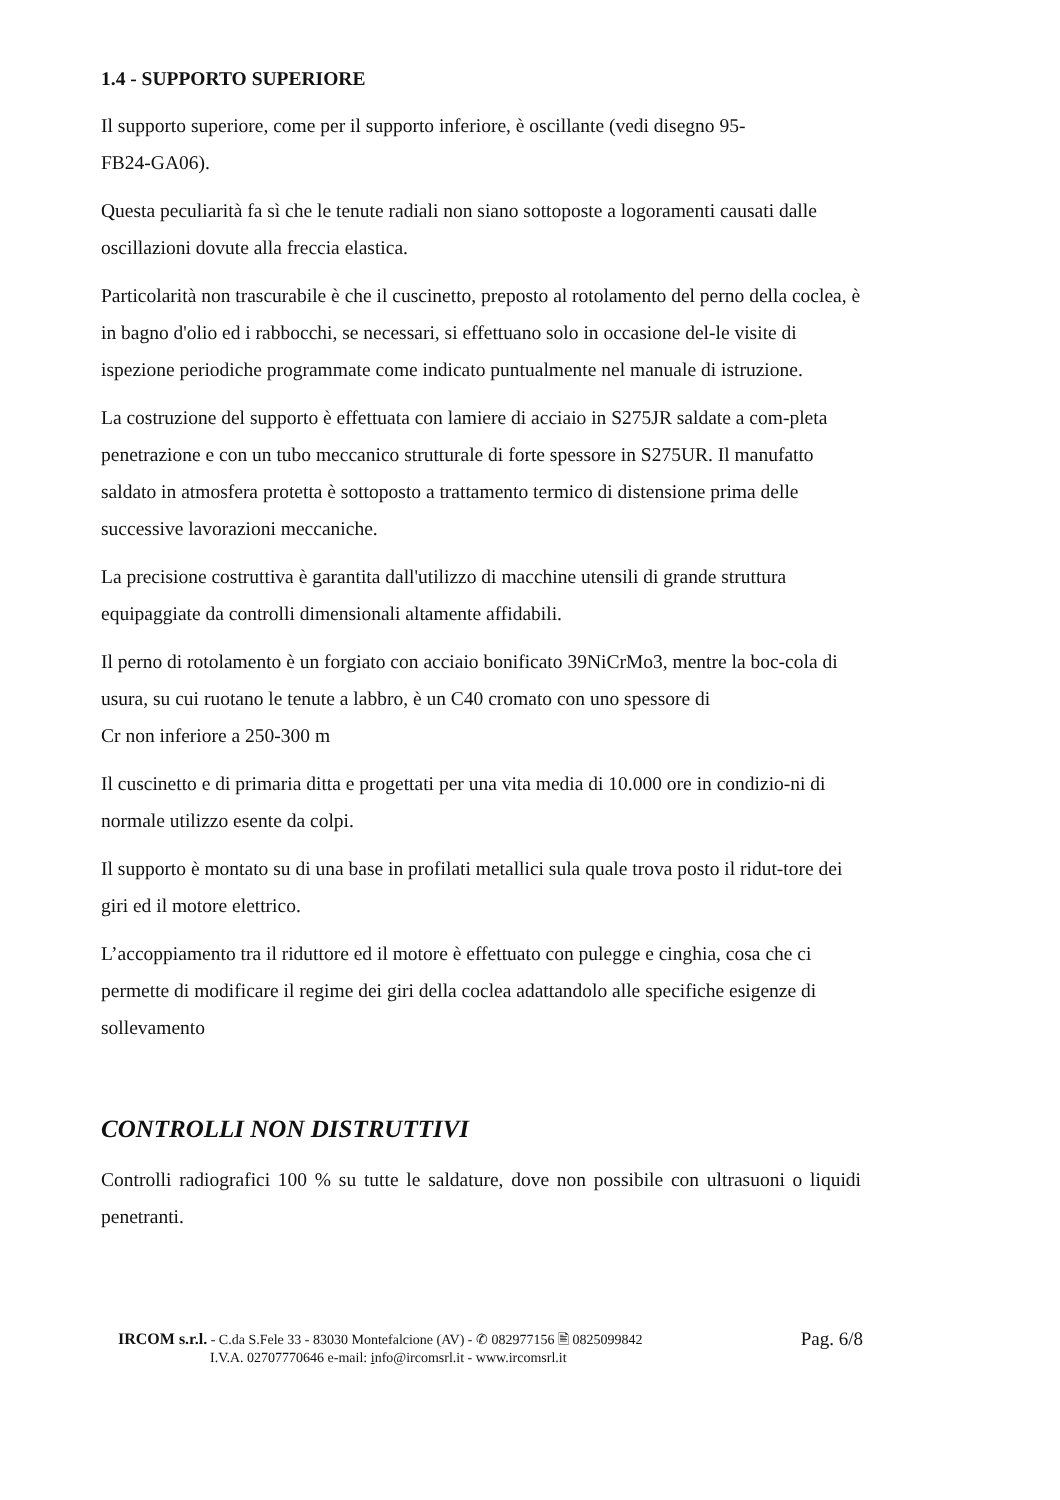1.4 - SUPPORTO SUPERIORE
Il supporto superiore, come per il supporto inferiore, è oscillante (vedi disegno 95-
FB24-GA06).
Questa peculiarità fa sì che le tenute radiali non siano sottoposte a logoramenti causati dalle oscillazioni dovute alla freccia elastica.
Particolarità non trascurabile è che il cuscinetto, preposto al rotolamento del perno della coclea, è in bagno d'olio ed i rabbocchi, se necessari, si effettuano solo in occasione del-le visite di ispezione periodiche programmate come indicato puntualmente nel manuale di istruzione.
La costruzione del supporto è effettuata con lamiere di acciaio in S275JR saldate a com-pleta penetrazione e con un tubo meccanico strutturale di forte spessore in S275UR. Il manufatto saldato in atmosfera protetta è sottoposto a trattamento termico di distensione prima delle successive lavorazioni meccaniche.
La precisione costruttiva è garantita dall'utilizzo di macchine utensili di grande struttura equipaggiate da controlli dimensionali altamente affidabili.
Il perno di rotolamento è un forgiato con acciaio bonificato 39NiCrMo3, mentre la boc-cola di usura, su cui ruotano le tenute a labbro, è un C40 cromato con uno spessore di
Cr non inferiore a 250-300 m
Il cuscinetto e di primaria ditta e progettati per una vita media di 10.000 ore in condizio-ni di normale utilizzo esente da colpi.
Il supporto è montato su di una base in profilati metallici sula quale trova posto il ridut-tore dei giri ed il motore elettrico.
L’accoppiamento tra il riduttore ed il motore è effettuato con pulegge e cinghia, cosa che ci permette di modificare il regime dei giri della coclea adattandolo alle specifiche esigenze di sollevamento
CONTROLLI NON DISTRUTTIVI
Controlli radiografici 100 % su tutte le saldature, dove non possibile con ultrasuoni o liquidi penetranti.
IRCOM s.r.l. - C.da S.Fele 33 - 83030 Montefalcione (AV) - ✆ 082977156 🖹 0825099842
I.V.A. 02707770646 e-mail: info@ircomsrl.it - www.ircomsrl.it
Pag. 6/8